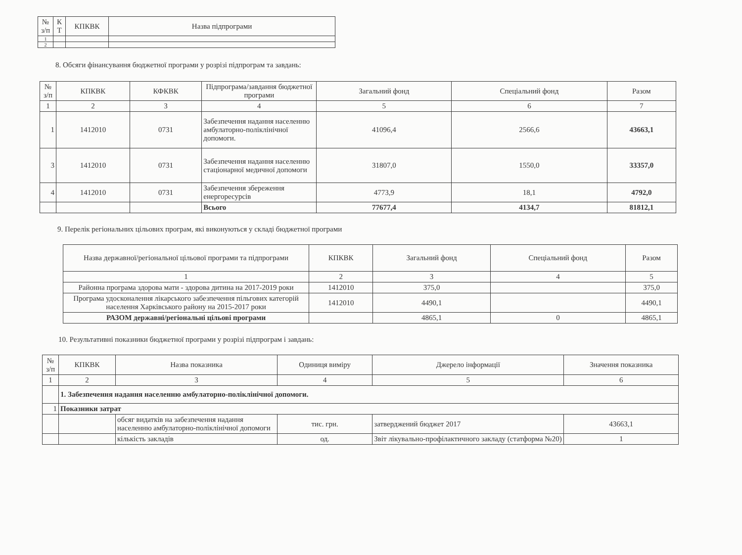| № з/п | К Т | КПКВК | Назва підпрограми |
| --- | --- | --- | --- |
| 1 | | | |
| 2 | | | |
8. Обсяги фінансування бюджетної програми у розрізі підпрограм та завдань:
| № з/п | КПКВК | КФКВК | Підпрограма/завдання бюджетної програми | Загальний фонд | Спеціальний фонд | Разом |
| --- | --- | --- | --- | --- | --- | --- |
| 1 | 2 | 3 | 4 | 5 | 6 | 7 |
| 1 | 1412010 | 0731 | Забезпечення надання населенню амбулаторно-поліклінічної допомоги. | 41096,4 | 2566,6 | 43663,1 |
| 3 | 1412010 | 0731 | Забезпечення надання населенню стаціонарної медичної допомоги | 31807,0 | 1550,0 | 33357,0 |
| 4 | 1412010 | 0731 | Забезпечення збереження енергоресурсів | 4773,9 | 18,1 | 4792,0 |
| | | | Всього | 77677,4 | 4134,7 | 81812,1 |
9. Перелік регіональних цільових програм, які виконуються у складі бюджетної програми
| Назва державної/регіональної цільової програми та підпрограми | КПКВК | Загальний фонд | Спеціальний фонд | Разом |
| --- | --- | --- | --- | --- |
| 1 | 2 | 3 | 4 | 5 |
| Районна програма здорова мати - здорова дитина на 2017-2019 роки | 1412010 | 375,0 | | 375,0 |
| Програма удосконалення лікарського забезпечення пільгових категорій населення Харківського району на 2015-2017 роки | 1412010 | 4490,1 | | 4490,1 |
| РАЗОМ державні/регіональні цільові програми | | 4865,1 | 0 | 4865,1 |
10. Результативні показники бюджетної програми у розрізі підпрограм і завдань:
| № з/п | КПКВК | Назва показника | Одиниця виміру | Джерело інформації | Значення показника |
| --- | --- | --- | --- | --- | --- |
| 1 | 2 | 3 | 4 | 5 | 6 |
| | 1. Забезпечення надання населенню амбулаторно-поліклінічної допомоги. | | | | |
| 1 | Показники затрат | | | | |
| | | обсяг видатків на забезпечення надання населенню амбулаторно-поліклінічної допомоги | тис. грн. | затверджений бюджет 2017 | 43663,1 |
| | | кількість закладів | од. | Звіт лікувально-профілактичного закладу (статформа №20) | 1 |